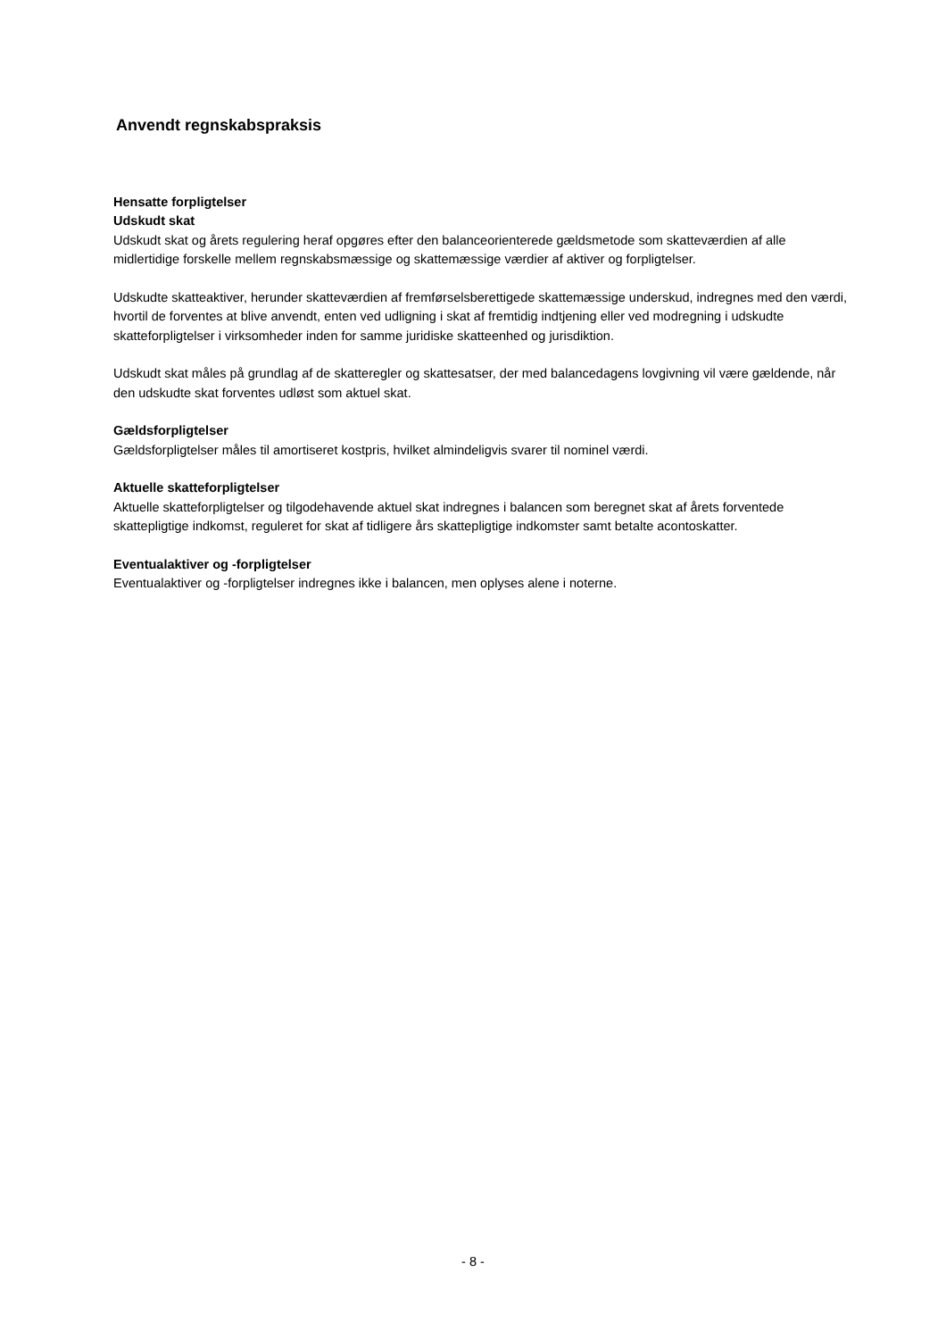Anvendt regnskabspraksis
Hensatte forpligtelser
Udskudt skat
Udskudt skat og årets regulering heraf opgøres efter den balanceorienterede gældsmetode som skatteværdien af alle midlertidige forskelle mellem regnskabsmæssige og skattemæssige værdier af aktiver og forpligtelser.
Udskudte skatteaktiver, herunder skatteværdien af fremførselsberettigede skattemæssige underskud, indregnes med den værdi, hvortil de forventes at blive anvendt, enten ved udligning i skat af fremtidig indtjening eller ved modregning i udskudte skatteforpligtelser i virksomheder inden for samme juridiske skatteenhed og jurisdiktion.
Udskudt skat måles på grundlag af de skatteregler og skattesatser, der med balancedagens lovgivning vil være gældende, når den udskudte skat forventes udløst som aktuel skat.
Gældsforpligtelser
Gældsforpligtelser måles til amortiseret kostpris, hvilket almindeligvis svarer til nominel værdi.
Aktuelle skatteforpligtelser
Aktuelle skatteforpligtelser og tilgodehavende aktuel skat indregnes i balancen som beregnet skat af årets forventede skattepligtige indkomst, reguleret for skat af tidligere års skattepligtige indkomster samt betalte acontoskatter.
Eventualaktiver og -forpligtelser
Eventualaktiver og -forpligtelser indregnes ikke i balancen, men oplyses alene i noterne.
- 8 -